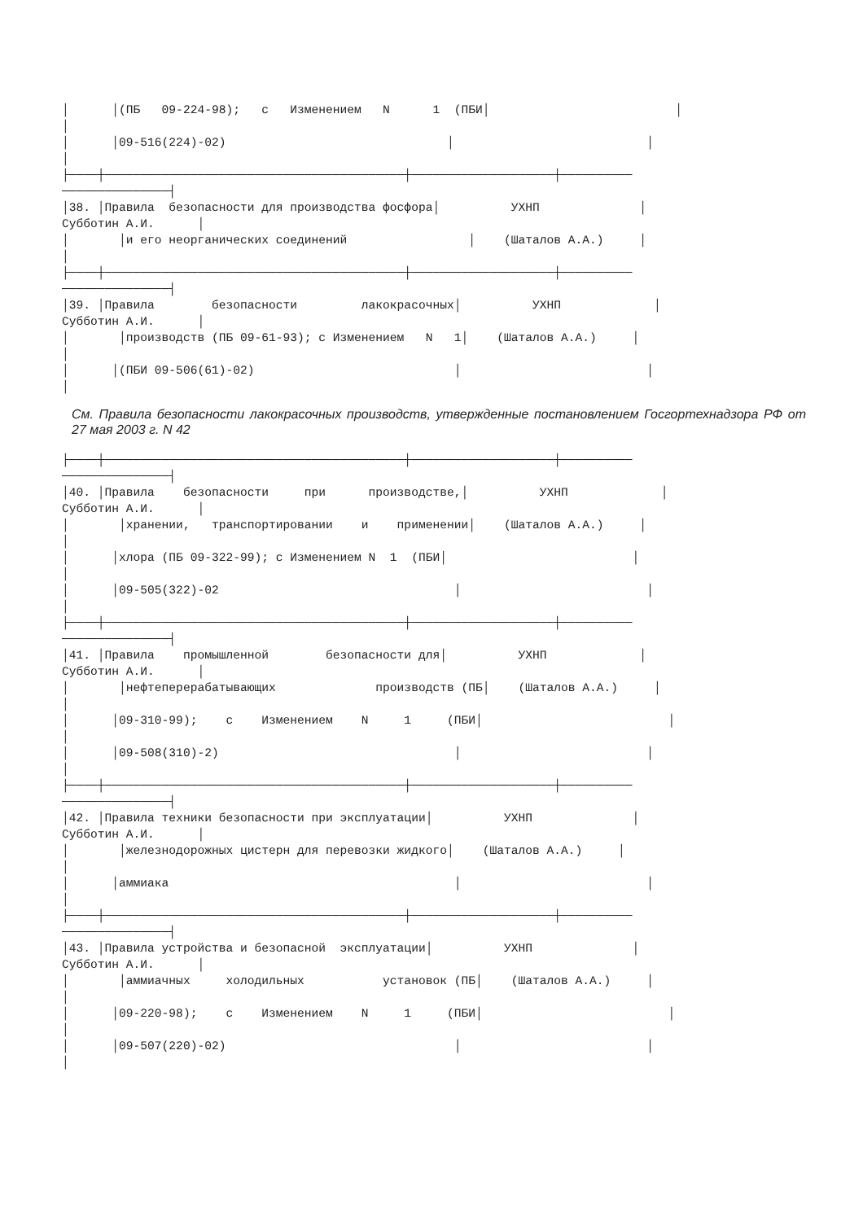│      │(ПБ   09-224-98);   с   Изменением   N      1  (ПБИ│                          │
│
│      │09-516(224)-02)                               │                           │
│
├────┼──────────────────────────────────────────┼────────────────────┼──────────
───────────────┤
│38. │Правила  безопасности для производства фосфора│          УХНП              │
Субботин А.И.      │
│       │и его неорганических соединений                 │    (Шаталов А.А.)     │
│
├────┼──────────────────────────────────────────┼────────────────────┼──────────
───────────────┤
│39. │Правила        безопасности         лакокрасочных│          УХНП             │
Субботин А.И.      │
│       │производств (ПБ 09-61-93); с Изменением   N   1│    (Шаталов А.А.)     │
│
│      │(ПБИ 09-506(61)-02)                            │                          │
│
См. Правила безопасности лакокрасочных производств, утвержденные постановлением Госгортехнадзора РФ от 27 мая 2003 г. N 42
├────┼──────────────────────────────────────────┼────────────────────┼──────────
───────────────┤
│40. │Правила    безопасности     при      производстве,│          УХНП             │
Субботин А.И.      │
│       │хранении,   транспортировании    и    применении│    (Шаталов А.А.)     │
│
│      │хлора (ПБ 09-322-99); с Изменением N  1  (ПБИ│                          │
│
│      │09-505(322)-02                                 │                          │
│
├────┼──────────────────────────────────────────┼────────────────────┼──────────
───────────────┤
│41. │Правила    промышленной        безопасности для│          УХНП             │
Субботин А.И.      │
│       │нефтеперерабатывающих              производств (ПБ│    (Шаталов А.А.)     │
│
│      │09-310-99);    с    Изменением    N     1     (ПБИ│                          │
│
│      │09-508(310)-2)                                 │                          │
│
├────┼──────────────────────────────────────────┼────────────────────┼──────────
───────────────┤
│42. │Правила техники безопасности при эксплуатации│          УХНП              │
Субботин А.И.      │
│       │железнодорожных цистерн для перевозки жидкого│    (Шаталов А.А.)     │
│
│      │аммиака                                        │                          │
│
├────┼──────────────────────────────────────────┼────────────────────┼──────────
───────────────┤
│43. │Правила устройства и безопасной  эксплуатации│          УХНП              │
Субботин А.И.      │
│       │аммиачных     холодильных           установок (ПБ│    (Шаталов А.А.)     │
│
│      │09-220-98);    с    Изменением    N     1     (ПБИ│                          │
│
│      │09-507(220)-02)                                │                          │
│